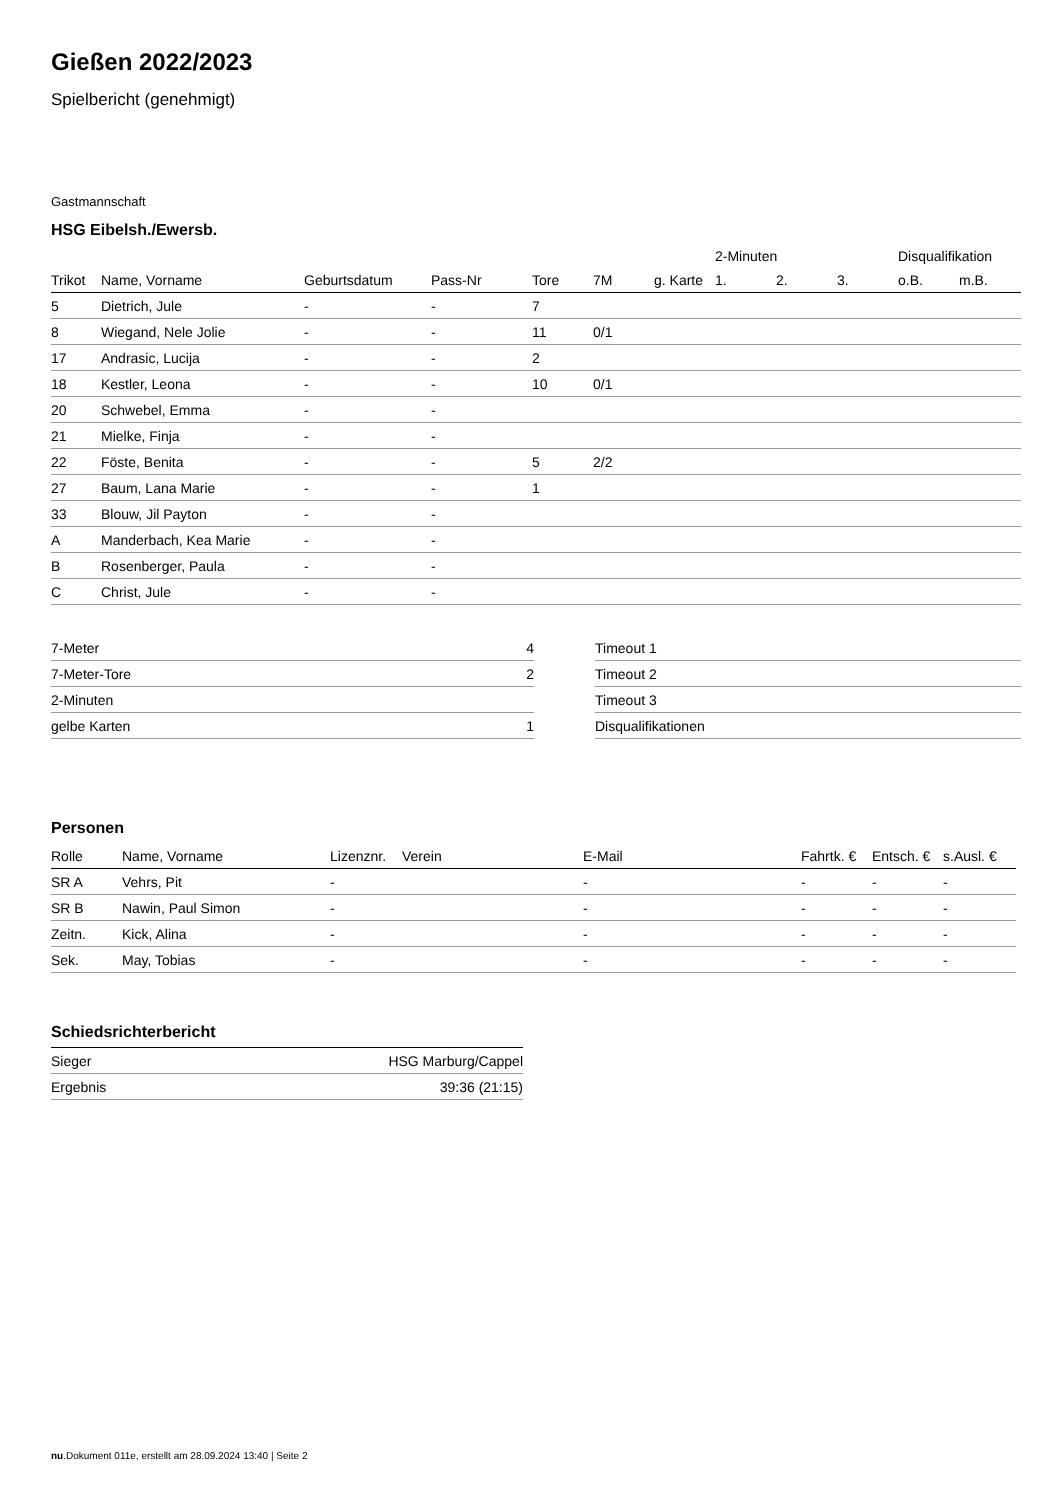Gießen 2022/2023
Spielbericht (genehmigt)
Gastmannschaft
HSG Eibelsh./Ewersb.
| | | | | | | | 2-Minuten | | | Disqualifikation | |
| --- | --- | --- | --- | --- | --- | --- | --- | --- | --- | --- | --- |
| Trikot | Name, Vorname | Geburtsdatum | Pass-Nr | Tore | 7M | g. Karte | 1. | 2. | 3. | o.B. | m.B. |
| 5 | Dietrich, Jule | - | - | 7 | | | | | | | |
| 8 | Wiegand, Nele Jolie | - | - | 11 | 0/1 | | | | | | |
| 17 | Andrasic, Lucija | - | - | 2 | | | | | | | |
| 18 | Kestler, Leona | - | - | 10 | 0/1 | | | | | | |
| 20 | Schwebel, Emma | - | - | | | | | | | | |
| 21 | Mielke, Finja | - | - | | | | | | | | |
| 22 | Föste, Benita | - | - | 5 | 2/2 | | | | | | |
| 27 | Baum, Lana Marie | - | - | 1 | | | | | | | |
| 33 | Blouw, Jil Payton | - | - | | | | | | | | |
| A | Manderbach, Kea Marie | - | - | | | | | | | | |
| B | Rosenberger, Paula | - | - | | | | | | | | |
| C | Christ, Jule | - | - | | | | | | | | |
| 7-Meter | 4 |
| 7-Meter-Tore | 2 |
| 2-Minuten | |
| gelbe Karten | 1 |
| Timeout 1 |
| Timeout 2 |
| Timeout 3 |
| Disqualifikationen |
Personen
| Rolle | Name, Vorname | Lizenznr. | Verein | E-Mail | Fahrtk. € | Entsch. € | s.Ausl. € |
| --- | --- | --- | --- | --- | --- | --- | --- |
| SR A | Vehrs, Pit | - | | - | - | - | - |
| SR B | Nawin, Paul Simon | - | | - | - | - | - |
| Zeitn. | Kick, Alina | - | | - | - | - | - |
| Sek. | May, Tobias | - | | - | - | - | - |
Schiedsrichterbericht
| Sieger | HSG Marburg/Cappel |
| Ergebnis | 39:36 (21:15) |
nu.Dokument 011e, erstellt am 28.09.2024 13:40 | Seite 2